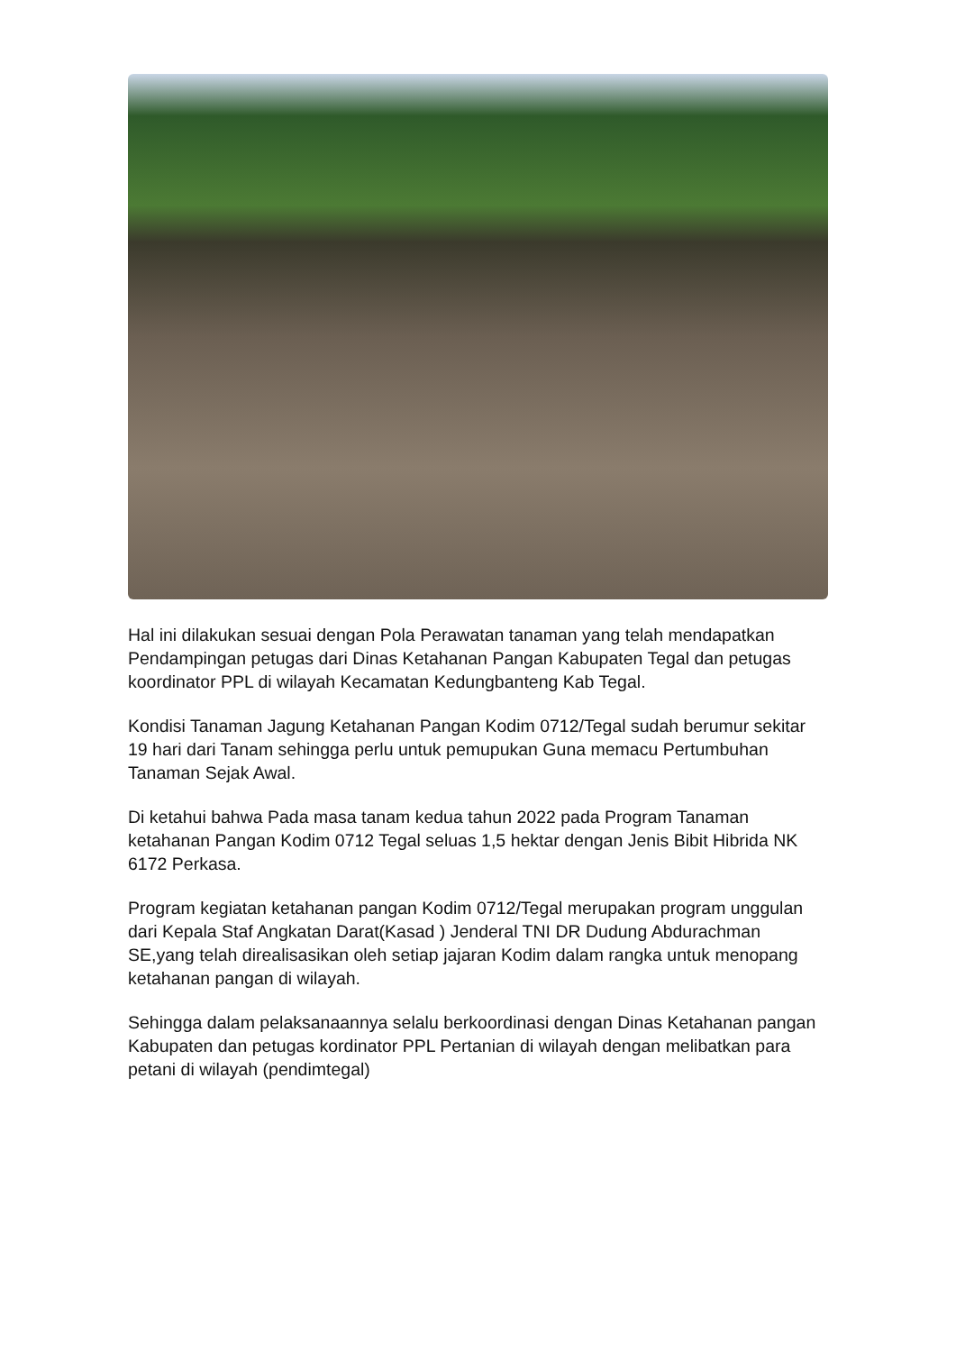Hal ini dilakukan sesuai dengan Pola Perawatan tanaman yang telah mendapatkan Pendampingan petugas dari Dinas Ketahanan Pangan Kabupaten Tegal dan petugas koordinator PPL di wilayah Kecamatan Kedungbanteng Kab Tegal.
Kondisi Tanaman Jagung Ketahanan Pangan Kodim 0712/Tegal sudah berumur sekitar 19 hari dari Tanam sehingga perlu untuk pemupukan Guna memacu Pertumbuhan Tanaman Sejak Awal.
Di ketahui bahwa Pada masa tanam kedua tahun 2022 pada Program Tanaman ketahanan Pangan Kodim 0712 Tegal seluas 1,5 hektar dengan Jenis Bibit Hibrida NK 6172 Perkasa.
Program kegiatan ketahanan pangan Kodim 0712/Tegal merupakan program unggulan dari Kepala Staf Angkatan Darat(Kasad ) Jenderal TNI DR Dudung Abdurachman SE,yang telah direalisasikan oleh setiap jajaran Kodim dalam rangka untuk menopang ketahanan pangan di wilayah.
Sehingga dalam pelaksanaannya selalu berkoordinasi dengan Dinas Ketahanan pangan Kabupaten dan petugas kordinator PPL Pertanian di wilayah dengan melibatkan para petani di wilayah (pendimtegal)